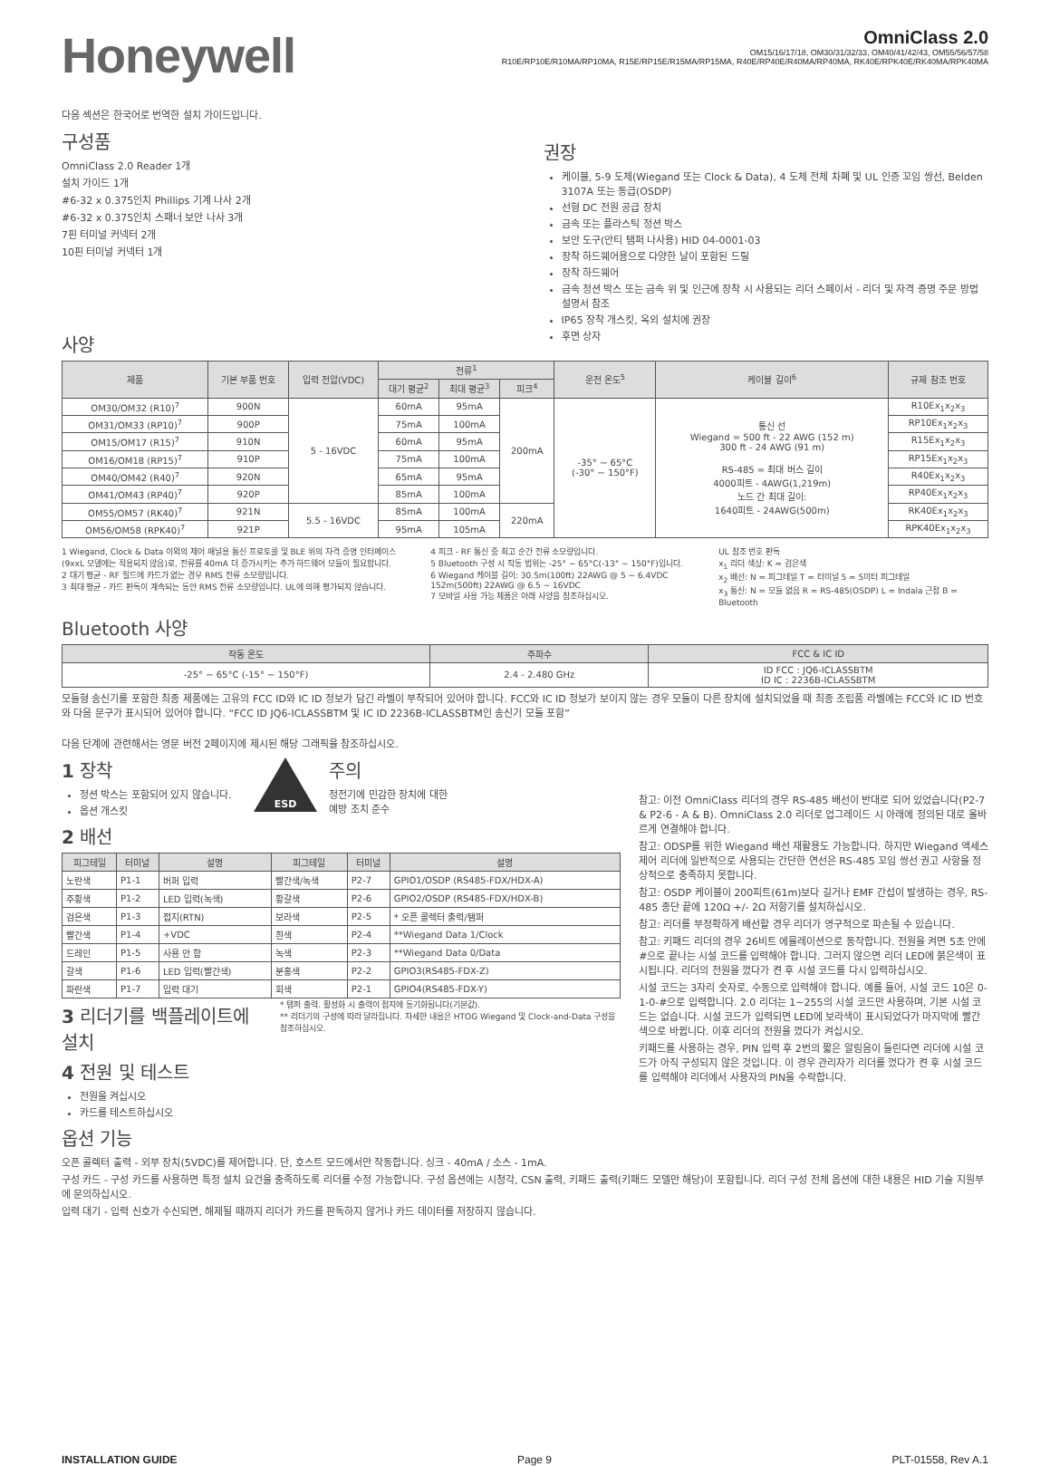Honeywell
OmniClass 2.0
OM15/16/17/18, OM30/31/32/33, OM40/41/42/43, OM55/56/57/58
R10E/RP10E/R10MA/RP10MA, R15E/RP15E/R15MA/RP15MA, R40E/RP40E/R40MA/RP40MA, RK40E/RPK40E/RK40MA/RPK40MA
다음 섹션은 한국어로 번역한 설치 가이드입니다.
구성품
OmniClass 2.0 Reader 1개
설치 가이드 1개
#6-32 x 0.375인치 Phillips 기계 나사 2개
#6-32 x 0.375인치 스패너 보안 나사 3개
7핀 터미널 커넥터 2개
10핀 터미널 커넥터 1개
사양
권장
케이블, 5-9 도체(Wiegand 또는 Clock & Data), 4 도체 전체 차폐 및 UL 인증 꼬임 쌍선, Belden 3107A 또는 동급(OSDP)
선형 DC 전원 공급 장치
금속 또는 플라스틱 정션 박스
보안 도구(안티 탬퍼 나사용) HID 04-0001-03
장착 하드웨어용으로 다양한 날이 포함된 드릴
장착 하드웨어
금속 정션 박스 또는 금속 위 및 인근에 장착 시 사용되는 리더 스페이서 - 리더 및 자격 증명 주문 방법 설명서 참조
IP65 장착 개스킷, 옥외 설치에 권장
후면 상자
| 제품 | 기본 부품 번호 | 입력 전압(VDC) | 전류<sup>1</sup> | | | 운전 온도<sup>5</sup> | 케이블 길이<sup>6</sup> | 규제 참조 번호 |
| --- | --- | --- | --- | --- | --- | --- | --- | --- |
| | | | 대기 평균<sup>2</sup> | 최대 평균<sup>3</sup> | 피크<sup>4</sup> | | | |
| OM30/OM32 (R10)<sup>7</sup> | 900N | 5 - 16VDC | 60mA | 95mA | 200mA | -35° ~ 65°C (-30° ~ 150°F) | 통신 선 Wiegand = 500 ft - 22 AWG (152 m) 300 ft - 24 AWG (91 m) RS-485 = 최대 버스 길이 4000피트 - 4AWG(1,219m) 노드 간 최대 길이: 1640피트 - 24AWG(500m) | R10Ex<sub>1</sub>x<sub>2</sub>x<sub>3</sub> |
| OM31/OM33 (RP10)<sup>7</sup> | 900P | | 75mA | 100mA | | | | RP10Ex<sub>1</sub>x<sub>2</sub>x<sub>3</sub> |
| OM15/OM17 (R15)<sup>7</sup> | 910N | | 60mA | 95mA | | | | R15Ex<sub>1</sub>x<sub>2</sub>x<sub>3</sub> |
| OM16/OM18 (RP15)<sup>7</sup> | 910P | | 75mA | 100mA | | | | RP15Ex<sub>1</sub>x<sub>2</sub>x<sub>3</sub> |
| OM40/OM42 (R40)<sup>7</sup> | 920N | | 65mA | 95mA | | | | R40Ex<sub>1</sub>x<sub>2</sub>x<sub>3</sub> |
| OM41/OM43 (RP40)<sup>7</sup> | 920P | | 85mA | 100mA | | | | RP40Ex<sub>1</sub>x<sub>2</sub>x<sub>3</sub> |
| OM55/OM57 (RK40)<sup>7</sup> | 921N | 5.5 - 16VDC | 85mA | 100mA | 220mA | | | RK40Ex<sub>1</sub>x<sub>2</sub>x<sub>3</sub> |
| OM56/OM58 (RPK40)<sup>7</sup> | 921P | | 95mA | 105mA | | | | RPK40Ex<sub>1</sub>x<sub>2</sub>x<sub>3</sub> |
1 Wiegand, Clock & Data 이외의 제어 패널용 통신 프로토콜 및 BLE 위의 자격 증명 인터페이스(9xxL 모델에는 적용되지 않음)로, 전류를 40mA 더 증가시키는 추가 하드웨어 모듈이 필요합니다.
2 대기 평균 - RF 필드에 카드가 없는 경우 RMS 전류 소모량입니다.
3 최대 평균 - 카드 판독이 계속되는 동안 RMS 전류 소모량입니다. UL에 의해 평가되지 않습니다.
4 피크 - RF 통신 중 최고 순간 전류 소모량입니다.
5 Bluetooth 구성 시 작동 범위는 -25° ~ 65°C(-13° ~ 150°F)입니다.
6 Wiegand 케이블 길이: 30.5m(100ft) 22AWG @ 5 ~ 6.4VDC 152m(500ft) 22AWG @ 6.5 ~ 16VDC
7 모바일 사용 가능 제품은 아래 사양을 참조하십시오.
UL 참조 번호 판독
x<sub>1</sub> 리더 색상: K = 검은색
x<sub>2</sub> 배선: N = 피그테일 T = 터미널 5 = 5미터 피그테일
x<sub>3</sub> 통신: N = 모듈 없음 R = RS-485(OSDP) L = Indala 근접 B = Bluetooth
Bluetooth 사양
| 작동 온도 | 주파수 | FCC & IC ID |
| --- | --- | --- |
| -25° ~ 65°C (-15° ~ 150°F) | 2.4 - 2.480 GHz | ID FCC : JQ6-ICLASSBTM ID IC : 2236B-ICLASSBTM |
모듈형 송신기를 포함한 최종 제품에는 고유의 FCC ID와 IC ID 정보가 담긴 라벨이 부착되어 있어야 합니다. FCC와 IC ID 정보가 보이지 않는 경우 모듈이 다른 장치에 설치되었을 때 최종 조립품 라벨에는 FCC와 IC ID 번호와 다음 문구가 표시되어 있어야 합니다. “FCC ID JQ6-ICLASSBTM 및 IC ID 2236B-ICLASSBTM인 송신기 모듈 포함”
다음 단계에 관련해서는 영문 버전 2페이지에 제시된 해당 그래픽을 참조하십시오.
1 장착
정션 박스는 포함되어 있지 않습니다.
옵션 개스킷
ESD
주의
정전기에 민감한 장치에 대한
예방 조치 준수
2 배선
| 피그테일 | 터미널 | 설명 | 피그테일 | 터미널 | 설명 |
| --- | --- | --- | --- | --- | --- |
| 노란색 | P1-1 | 버퍼 입력 | 빨간색/녹색 | P2-7 | GPIO1/OSDP (RS485-FDX/HDX-A) |
| 주황색 | P1-2 | LED 입력(녹색) | 황갈색 | P2-6 | GPIO2/OSDP (RS485-FDX/HDX-B) |
| 검은색 | P1-3 | 접지(RTN) | 보라색 | P2-5 | * 오픈 콜렉터 출력/탬퍼 |
| 빨간색 | P1-4 | +VDC | 흰색 | P2-4 | **Wiegand Data 1/Clock |
| 드레인 | P1-5 | 사용 안 함 | 녹색 | P2-3 | **Wiegand Data 0/Data |
| 갈색 | P1-6 | LED 입력(빨간색) | 분홍색 | P2-2 | GPIO3(RS485-FDX-Z) |
| 파란색 | P1-7 | 입력 대기 | 회색 | P2-1 | GPIO4(RS485-FDX-Y) |
3 리더기를 백플레이트에 설치
4 전원 및 테스트
전원을 켜십시오
카드를 테스트하십시오
* 탬퍼 출력. 활성화 시 출력이 접지에 동기화됩니다(기본값).
** 리더기의 구성에 따라 달라집니다. 자세한 내용은 HTOG Wiegand 및 Clock-and-Data 구성을 참조하십시오.
참고: 이전 OmniClass 리더의 경우 RS-485 배선이 반대로 되어 있었습니다(P2-7 & P2-6 - A & B). OmniClass 2.0 리더로 업그레이드 시 아래에 정의된 대로 올바르게 연결해야 합니다.
참고: ODSP를 위한 Wiegand 배선 재활용도 가능합니다. 하지만 Wiegand 액세스 제어 리더에 일반적으로 사용되는 간단한 연선은 RS-485 꼬임 쌍선 권고 사항을 정상적으로 충족하지 못합니다.
참고: OSDP 케이블이 200피트(61m)보다 길거나 EMF 간섭이 발생하는 경우, RS-485 종단 끝에 120Ω +/- 2Ω 저항기를 설치하십시오.
참고: 리더를 부정확하게 배선할 경우 리더가 영구적으로 파손될 수 있습니다.
참고: 키패드 리더의 경우 26비트 에뮬레이션으로 동작합니다. 전원을 켜면 5초 안에 #으로 끝나는 시설 코드를 입력해야 합니다. 그러지 않으면 리더 LED에 붉은색이 표시됩니다. 리더의 전원을 껐다가 켠 후 시설 코드를 다시 입력하십시오.
시설 코드는 3자리 숫자로, 수동으로 입력해야 합니다. 예를 들어, 시설 코드 10은 0-1-0-#으로 입력합니다. 2.0 리더는 1~255의 시설 코드만 사용하며, 기본 시설 코드는 없습니다. 시설 코드가 입력되면 LED에 보라색이 표시되었다가 마지막에 빨간색으로 바뀝니다. 이후 리더의 전원을 껐다가 켜십시오.
키패드를 사용하는 경우, PIN 입력 후 2번의 짧은 알림음이 들린다면 리더에 시설 코드가 아직 구성되지 않은 것입니다. 이 경우 관리자가 리더를 껐다가 켠 후 시설 코드를 입력해야 리더에서 사용자의 PIN을 수락합니다.
옵션 기능
오픈 콜렉터 출력 - 외부 장치(5VDC)를 제어합니다. 단, 호스트 모드에서만 작동합니다. 싱크 - 40mA / 소스 - 1mA.
구성 카드 - 구성 카드를 사용하면 특정 설치 요건을 충족하도록 리더를 수정 가능합니다. 구성 옵션에는 시청각, CSN 출력, 키패드 출력(키패드 모델만 해당)이 포함됩니다. 리더 구성 전체 옵션에 대한 내용은 HID 기술 지원부에 문의하십시오.
입력 대기 - 입력 신호가 수신되면, 해제될 때까지 리더가 카드를 판독하지 않거나 카드 데이터를 저장하지 않습니다.
INSTALLATION GUIDE Page 9 PLT-01558, Rev A.1